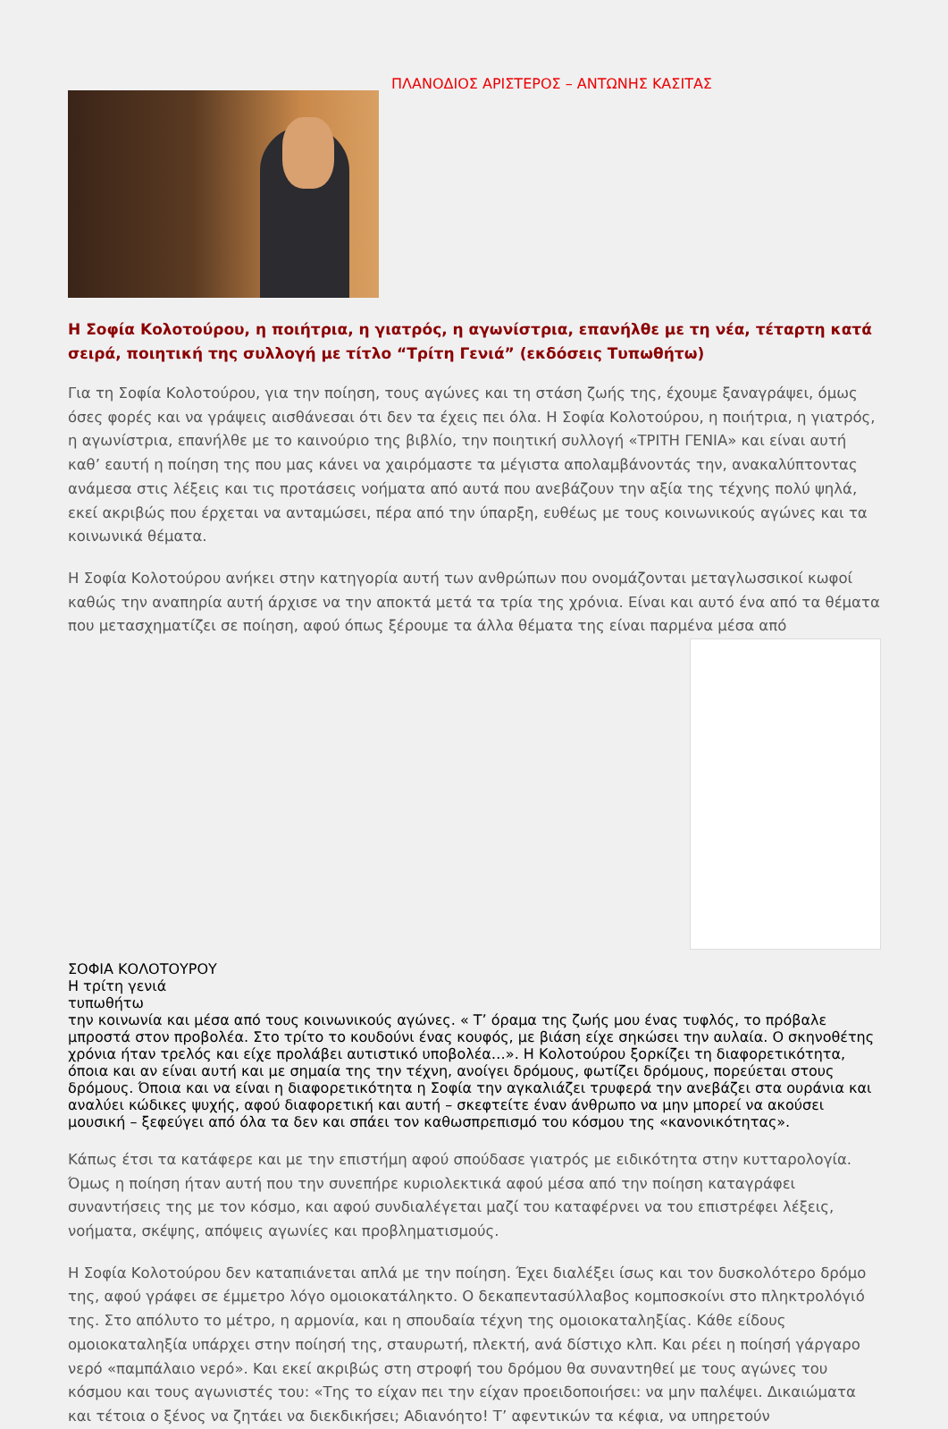ΠΛΑΝΟΔΙΟΣ ΑΡΙΣΤΕΡΟΣ – ΑΝΤΩΝΗΣ ΚΑΣΙΤΑΣ
Η Σοφία Κολοτούρου, η ποιήτρια, η γιατρός, η αγωνίστρια, επανήλθε με τη νέα, τέταρτη κατά σειρά, ποιητική της συλλογή με τίτλο “Τρίτη Γενιά” (εκδόσεις Τυπωθήτω)
Για τη Σοφία Κολοτούρου, για την ποίηση, τους αγώνες και τη στάση ζωής της, έχουμε ξαναγράψει, όμως όσες φορές και να γράψεις αισθάνεσαι ότι δεν τα έχεις πει όλα. Η Σοφία Κολοτούρου, η ποιήτρια, η γιατρός, η αγωνίστρια, επανήλθε με το καινούριο της βιβλίο, την ποιητική συλλογή «ΤΡΙΤΗ ΓΕΝΙΑ» και είναι αυτή καθ’ εαυτή η ποίηση της που μας κάνει να χαιρόμαστε τα μέγιστα απολαμβάνοντάς την, ανακαλύπτοντας ανάμεσα στις λέξεις και τις προτάσεις νοήματα από αυτά που ανεβάζουν την αξία της τέχνης πολύ ψηλά, εκεί ακριβώς που έρχεται να ανταμώσει, πέρα από την ύπαρξη, ευθέως με τους κοινωνικούς αγώνες και τα κοινωνικά θέματα.
Η Σοφία Κολοτούρου ανήκει στην κατηγορία αυτή των ανθρώπων που ονομάζονται μεταγλωσσικοί κωφοί καθώς την αναπηρία αυτή άρχισε να την αποκτά μετά τα τρία της χρόνια. Είναι και αυτό ένα από τα θέματα που μετασχηματίζει σε ποίηση, αφού όπως ξέρουμε τα άλλα θέματα της είναι παρμένα μέσα από
ΣΟΦΙΑ ΚΟΛΟΤΟΥΡΟΥ
Η τρίτη γενιά
τυπωθήτω
την κοινωνία και μέσα από τους κοινωνικούς αγώνες. « Τ’ όραμα της ζωής μου ένας τυφλός, το πρόβαλε μπροστά στον προβολέα. Στο τρίτο το κουδούνι ένας κουφός, με βιάση είχε σηκώσει την αυλαία. Ο σκηνοθέτης χρόνια ήταν τρελός και είχε προλάβει αυτιστικό υποβολέα…». Η Κολοτούρου ξορκίζει τη διαφορετικότητα, όποια και αν είναι αυτή και με σημαία της την τέχνη, ανοίγει δρόμους, φωτίζει δρόμους, πορεύεται στους δρόμους. Όποια και να είναι η διαφορετικότητα η Σοφία την αγκαλιάζει τρυφερά την ανεβάζει στα ουράνια και αναλύει κώδικες ψυχής, αφού διαφορετική και αυτή – σκεφτείτε έναν άνθρωπο να μην μπορεί να ακούσει μουσική – ξεφεύγει από όλα τα δεν και σπάει τον καθωσπρεπισμό του κόσμου της «κανονικότητας».
Κάπως έτσι τα κατάφερε και με την επιστήμη αφού σπούδασε γιατρός με ειδικότητα στην κυτταρολογία. Όμως η ποίηση ήταν αυτή που την συνεπήρε κυριολεκτικά αφού μέσα από την ποίηση καταγράφει συναντήσεις της με τον κόσμο, και αφού συνδιαλέγεται μαζί του καταφέρνει να του επιστρέφει λέξεις, νοήματα, σκέψης, απόψεις αγωνίες και προβληματισμούς.
Η Σοφία Κολοτούρου δεν καταπιάνεται απλά με την ποίηση. Έχει διαλέξει ίσως και τον δυσκολότερο δρόμο της, αφού γράφει σε έμμετρο λόγο ομοιοκατάληκτο. Ο δεκαπεντασύλλαβος κομποσκοίνι στο πληκτρολόγιό της. Στο απόλυτο το μέτρο, η αρμονία, και η σπουδαία τέχνη της ομοιοκαταληξίας. Κάθε είδους ομοιοκαταληξία υπάρχει στην ποίησή της, σταυρωτή, πλεκτή, ανά δίστιχο κλπ. Και ρέει η ποίησή γάργαρο νερό «παμπάλαιο νερό». Και εκεί ακριβώς στη στροφή του δρόμου θα συναντηθεί με τους αγώνες του κόσμου και τους αγωνιστές του: «Της το είχαν πει την είχαν προειδοποιήσει: να μην παλέψει. Δικαιώματα και τέτοια ο ξένος να ζητάει να διεκδικήσει; Αδιανόητο! Τ’ αφεντικών τα κέφια, να υπηρετούν